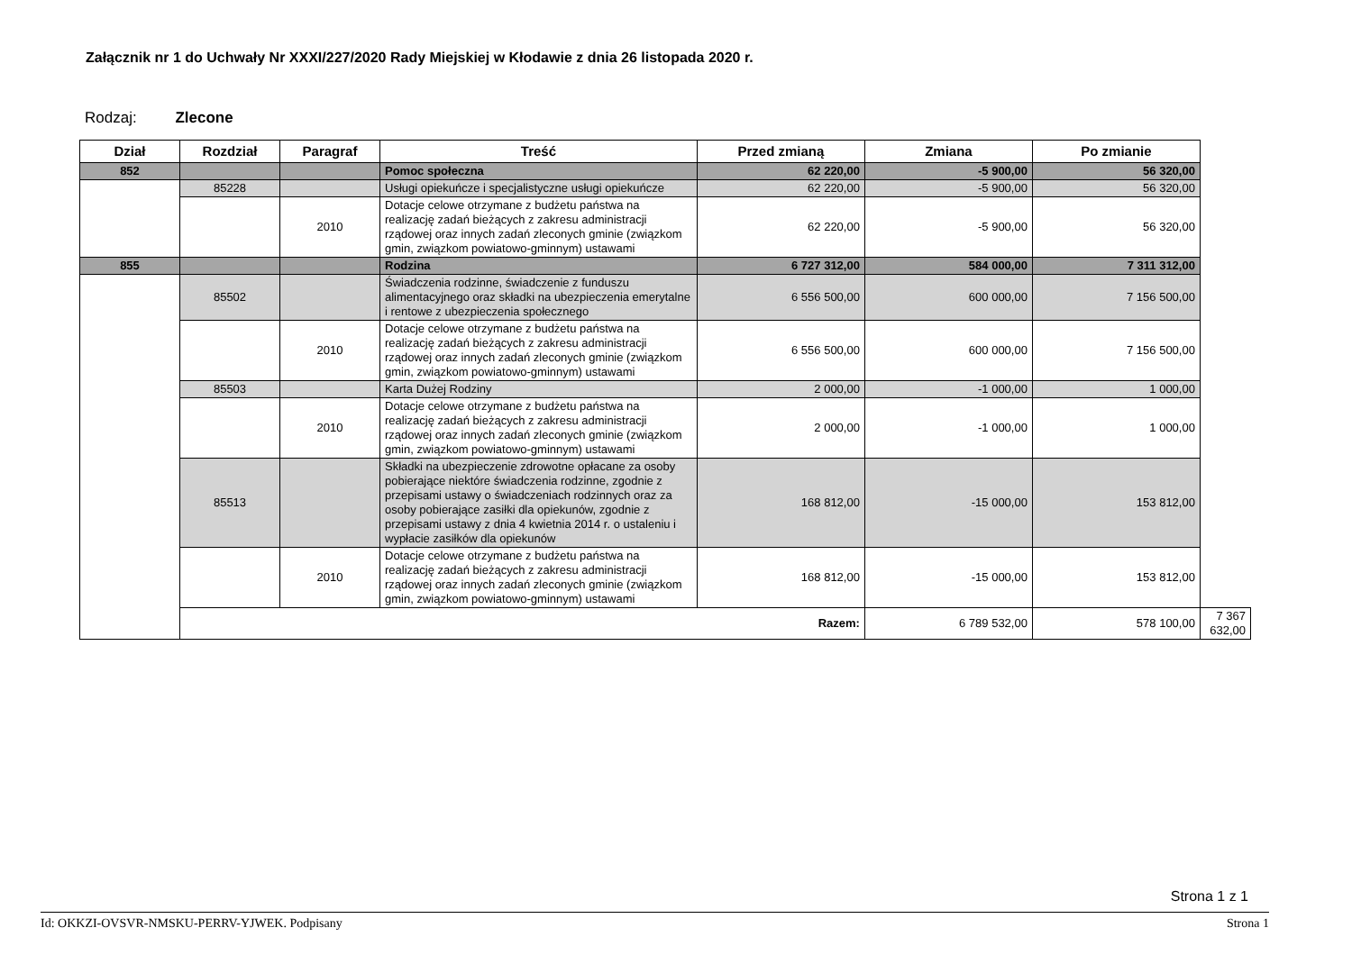Załącznik nr 1 do Uchwały Nr XXXI/227/2020 Rady Miejskiej w Kłodawie z dnia 26 listopada 2020 r.
Rodzaj: Zlecone
| Dział | Rozdział | Paragraf | Treść | Przed zmianą | Zmiana | Po zmianie | |
| --- | --- | --- | --- | --- | --- | --- | --- |
| 852 | | | Pomoc społeczna | 62 220,00 | -5 900,00 | 56 320,00 | |
| | 85228 | | Usługi opiekuńcze i specjalistyczne usługi opiekuńcze | 62 220,00 | -5 900,00 | 56 320,00 | |
| | | 2010 | Dotacje celowe otrzymane z budżetu państwa na realizację zadań bieżących z zakresu administracji rządowej oraz innych zadań zleconych gminie (związkom gmin, związkom powiatowo-gminnym) ustawami | 62 220,00 | -5 900,00 | 56 320,00 | |
| 855 | | | Rodzina | 6 727 312,00 | 584 000,00 | 7 311 312,00 | |
| | 85502 | | Świadczenia rodzinne, świadczenie z funduszu alimentacyjnego oraz składki na ubezpieczenia emerytalne i rentowe z ubezpieczenia społecznego | 6 556 500,00 | 600 000,00 | 7 156 500,00 | |
| | | 2010 | Dotacje celowe otrzymane z budżetu państwa na realizację zadań bieżących z zakresu administracji rządowej oraz innych zadań zleconych gminie (związkom gmin, związkom powiatowo-gminnym) ustawami | 6 556 500,00 | 600 000,00 | 7 156 500,00 | |
| | 85503 | | Karta Dużej Rodziny | 2 000,00 | -1 000,00 | 1 000,00 | |
| | | 2010 | Dotacje celowe otrzymane z budżetu państwa na realizację zadań bieżących z zakresu administracji rządowej oraz innych zadań zleconych gminie (związkom gmin, związkom powiatowo-gminnym) ustawami | 2 000,00 | -1 000,00 | 1 000,00 | |
| | 85513 | | Składki na ubezpieczenie zdrowotne opłacane za osoby pobierające niektóre świadczenia rodzinne, zgodnie z przepisami ustawy o świadczeniach rodzinnych oraz za osoby pobierające zasiłki dla opiekunów, zgodnie z przepisami ustawy z dnia 4 kwietnia 2014 r. o ustaleniu i wypłacie zasiłków dla opiekunów | 168 812,00 | -15 000,00 | 153 812,00 | |
| | | 2010 | Dotacje celowe otrzymane z budżetu państwa na realizację zadań bieżących z zakresu administracji rządowej oraz innych zadań zleconych gminie (związkom gmin, związkom powiatowo-gminnym) ustawami | 168 812,00 | -15 000,00 | 153 812,00 | |
| | Razem: | | | | 6 789 532,00 | 578 100,00 | 7 367 632,00 |
Strona 1 z 1
Id: OKKZI-OVSVR-NMSKU-PERRV-YJWEK. Podpisany Strona 1